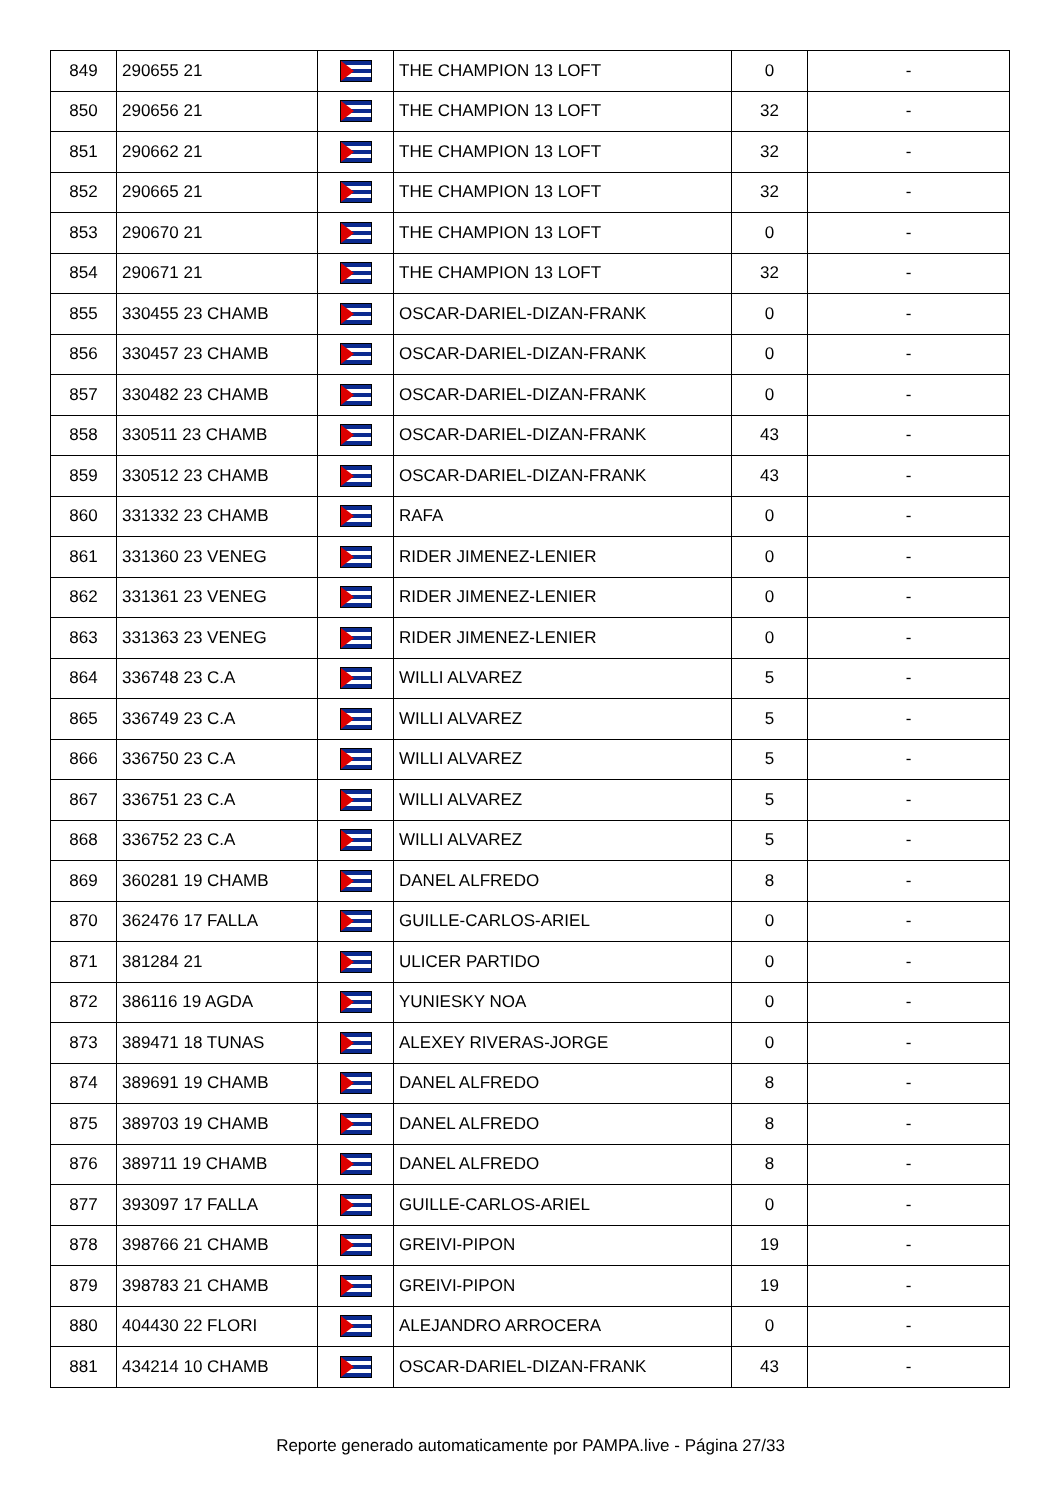| 849 | 290655 21 | | THE CHAMPION 13 LOFT | 0 | - |
| 850 | 290656 21 | | THE CHAMPION 13 LOFT | 32 | - |
| 851 | 290662 21 | | THE CHAMPION 13 LOFT | 32 | - |
| 852 | 290665 21 | | THE CHAMPION 13 LOFT | 32 | - |
| 853 | 290670 21 | | THE CHAMPION 13 LOFT | 0 | - |
| 854 | 290671 21 | | THE CHAMPION 13 LOFT | 32 | - |
| 855 | 330455 23 CHAMB | | OSCAR-DARIEL-DIZAN-FRANK | 0 | - |
| 856 | 330457 23 CHAMB | | OSCAR-DARIEL-DIZAN-FRANK | 0 | - |
| 857 | 330482 23 CHAMB | | OSCAR-DARIEL-DIZAN-FRANK | 0 | - |
| 858 | 330511 23 CHAMB | | OSCAR-DARIEL-DIZAN-FRANK | 43 | - |
| 859 | 330512 23 CHAMB | | OSCAR-DARIEL-DIZAN-FRANK | 43 | - |
| 860 | 331332 23 CHAMB | | RAFA | 0 | - |
| 861 | 331360 23 VENEG | | RIDER JIMENEZ-LENIER | 0 | - |
| 862 | 331361 23 VENEG | | RIDER JIMENEZ-LENIER | 0 | - |
| 863 | 331363 23 VENEG | | RIDER JIMENEZ-LENIER | 0 | - |
| 864 | 336748 23 C.A | | WILLI ALVAREZ | 5 | - |
| 865 | 336749 23 C.A | | WILLI ALVAREZ | 5 | - |
| 866 | 336750 23 C.A | | WILLI ALVAREZ | 5 | - |
| 867 | 336751 23 C.A | | WILLI ALVAREZ | 5 | - |
| 868 | 336752 23 C.A | | WILLI ALVAREZ | 5 | - |
| 869 | 360281 19 CHAMB | | DANEL ALFREDO | 8 | - |
| 870 | 362476 17 FALLA | | GUILLE-CARLOS-ARIEL | 0 | - |
| 871 | 381284 21 | | ULICER PARTIDO | 0 | - |
| 872 | 386116 19 AGDA | | YUNIESKY NOA | 0 | - |
| 873 | 389471 18 TUNAS | | ALEXEY RIVERAS-JORGE | 0 | - |
| 874 | 389691 19 CHAMB | | DANEL ALFREDO | 8 | - |
| 875 | 389703 19 CHAMB | | DANEL ALFREDO | 8 | - |
| 876 | 389711 19 CHAMB | | DANEL ALFREDO | 8 | - |
| 877 | 393097 17 FALLA | | GUILLE-CARLOS-ARIEL | 0 | - |
| 878 | 398766 21 CHAMB | | GREIVI-PIPON | 19 | - |
| 879 | 398783 21 CHAMB | | GREIVI-PIPON | 19 | - |
| 880 | 404430 22 FLORI | | ALEJANDRO ARROCERA | 0 | - |
| 881 | 434214 10 CHAMB | | OSCAR-DARIEL-DIZAN-FRANK | 43 | - |
Reporte generado automaticamente por PAMPA.live - Página 27/33